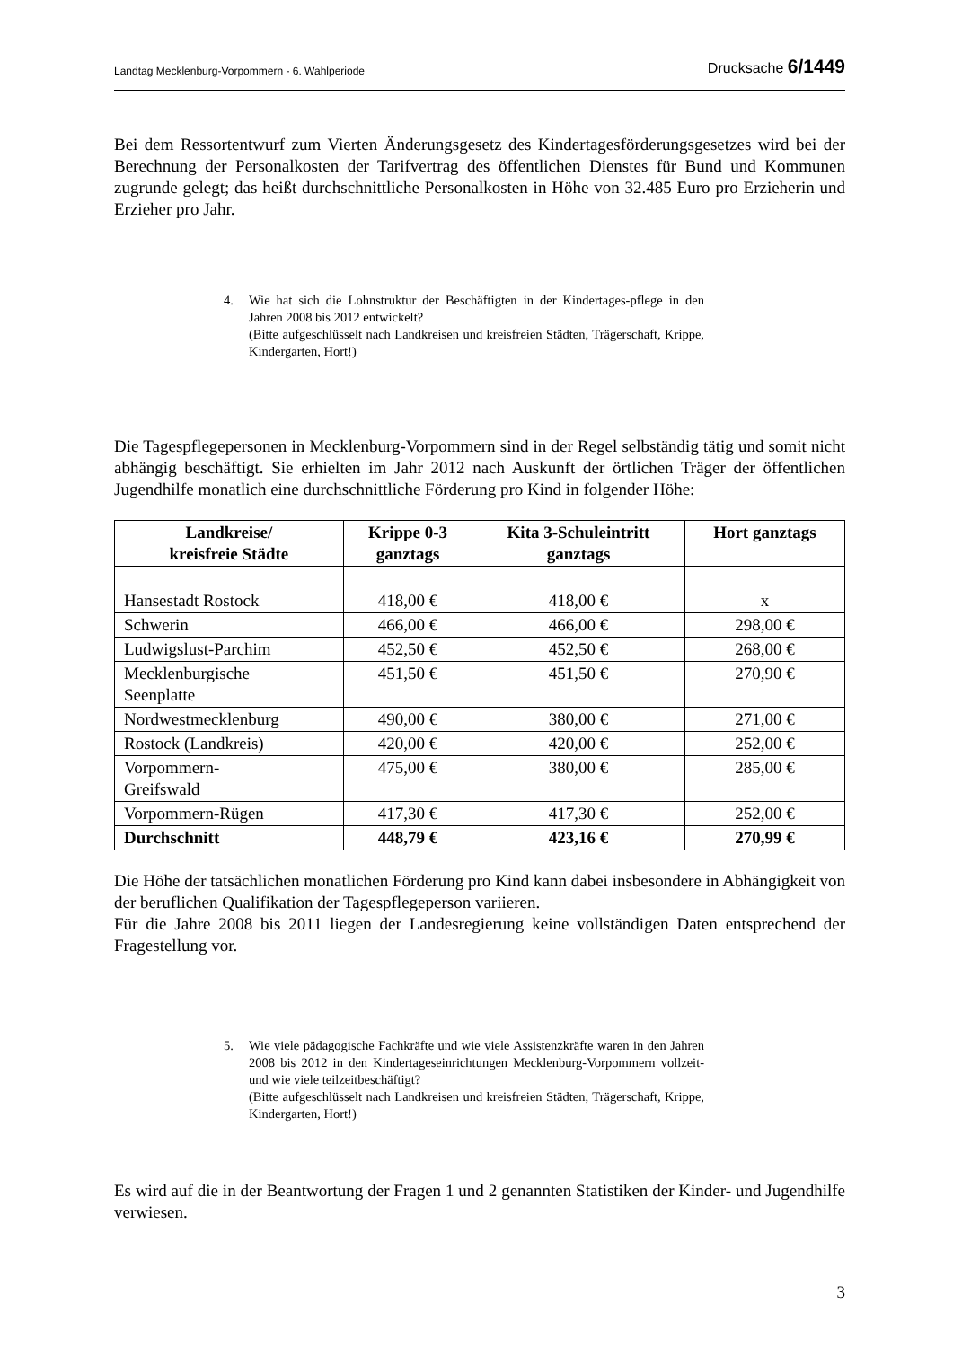Landtag Mecklenburg-Vorpommern - 6. Wahlperiode Drucksache 6/1449
Bei dem Ressortentwurf zum Vierten Änderungsgesetz des Kindertagesförderungsgesetzes wird bei der Berechnung der Personalkosten der Tarifvertrag des öffentlichen Dienstes für Bund und Kommunen zugrunde gelegt; das heißt durchschnittliche Personalkosten in Höhe von 32.485 Euro pro Erzieherin und Erzieher pro Jahr.
4. Wie hat sich die Lohnstruktur der Beschäftigten in der Kindertages-pflege in den Jahren 2008 bis 2012 entwickelt?
(Bitte aufgeschlüsselt nach Landkreisen und kreisfreien Städten, Trägerschaft, Krippe, Kindergarten, Hort!)
Die Tagespflegepersonen in Mecklenburg-Vorpommern sind in der Regel selbständig tätig und somit nicht abhängig beschäftigt. Sie erhielten im Jahr 2012 nach Auskunft der örtlichen Träger der öffentlichen Jugendhilfe monatlich eine durchschnittliche Förderung pro Kind in folgender Höhe:
| Landkreise/ kreisfreie Städte | Krippe 0-3 ganztags | Kita 3-Schuleintritt ganztags | Hort ganztags |
| --- | --- | --- | --- |
| Hansestadt Rostock | 418,00 € | 418,00 € | x |
| Schwerin | 466,00 € | 466,00 € | 298,00 € |
| Ludwigslust-Parchim | 452,50 € | 452,50 € | 268,00 € |
| Mecklenburgische Seenplatte | 451,50 € | 451,50 € | 270,90 € |
| Nordwestmecklenburg | 490,00 € | 380,00 € | 271,00 € |
| Rostock (Landkreis) | 420,00 € | 420,00 € | 252,00 € |
| Vorpommern- Greifswald | 475,00 € | 380,00 € | 285,00 € |
| Vorpommern-Rügen | 417,30 € | 417,30 € | 252,00 € |
| Durchschnitt | 448,79 € | 423,16 € | 270,99 € |
Die Höhe der tatsächlichen monatlichen Förderung pro Kind kann dabei insbesondere in Abhängigkeit von der beruflichen Qualifikation der Tagespflegeperson variieren.
Für die Jahre 2008 bis 2011 liegen der Landesregierung keine vollständigen Daten entsprechend der Fragestellung vor.
5. Wie viele pädagogische Fachkräfte und wie viele Assistenzkräfte waren in den Jahren 2008 bis 2012 in den Kindertageseinrichtungen Mecklenburg-Vorpommern vollzeit- und wie viele teilzeitbeschäftigt?
(Bitte aufgeschlüsselt nach Landkreisen und kreisfreien Städten, Trägerschaft, Krippe, Kindergarten, Hort!)
Es wird auf die in der Beantwortung der Fragen 1 und 2 genannten Statistiken der Kinder- und Jugendhilfe verwiesen.
3